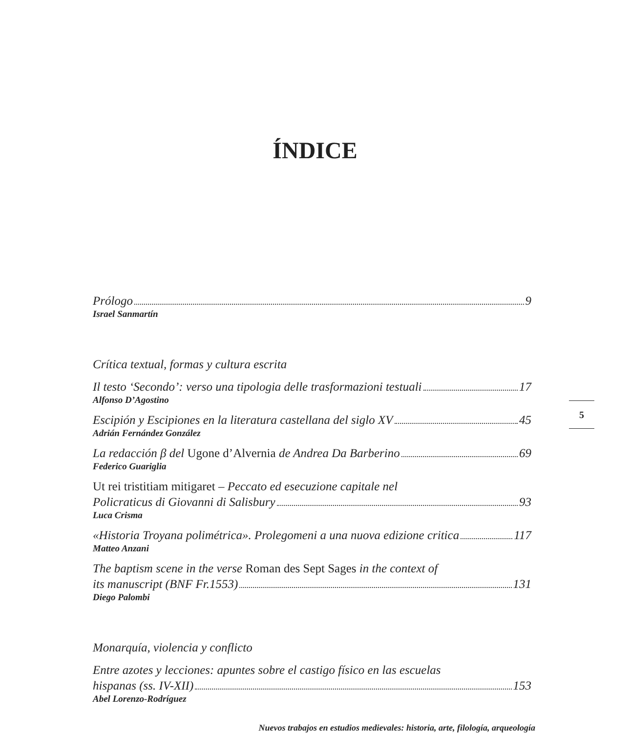ÍNDICE
Prólogo 9
Israel Sanmartín
Crítica textual, formas y cultura escrita
Il testo ‘Secondo’: verso una tipologia delle trasformazioni testuali 17
Alfonso D’Agostino
Escipión y Escipiones en la literatura castellana del siglo XV 45
Adrián Fernández González
La redacción β del Ugone d’Alvernia de Andrea Da Barberino 69
Federico Guariglia
Ut rei tristitiam mitigaret – Peccato ed esecuzione capitale nel
Policraticus di Giovanni di Salisbury 93
Luca Crisma
«Historia Troyana polimétrica». Prolegomeni a una nuova edizione critica 117
Matteo Anzani
The baptism scene in the verse Roman des Sept Sages in the context of
its manuscript (BNF Fr.1553) 131
Diego Palombi
Monarquía, violencia y conflicto
Entre azotes y lecciones: apuntes sobre el castigo físico en las escuelas
hispanas (ss. IV-XII) 153
Abel Lorenzo-Rodríguez
5
Nuevos trabajos en estudios medievales: historia, arte, filología, arqueología